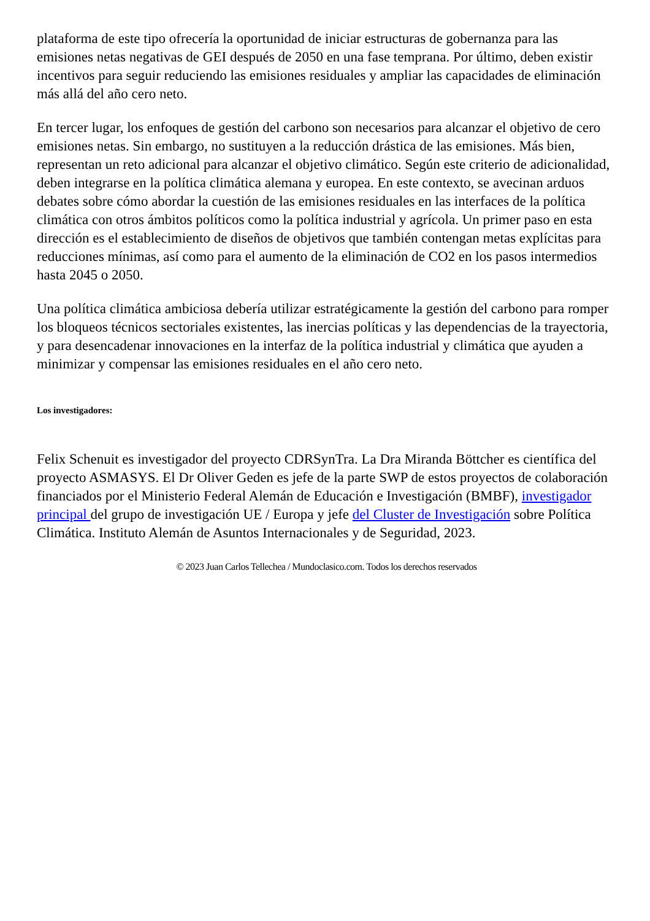plataforma de este tipo ofrecería la oportunidad de iniciar estructuras de gobernanza para las emisiones netas negativas de GEI después de 2050 en una fase temprana. Por último, deben existir incentivos para seguir reduciendo las emisiones residuales y ampliar las capacidades de eliminación más allá del año cero neto.
En tercer lugar, los enfoques de gestión del carbono son necesarios para alcanzar el objetivo de cero emisiones netas. Sin embargo, no sustituyen a la reducción drástica de las emisiones. Más bien, representan un reto adicional para alcanzar el objetivo climático. Según este criterio de adicionalidad, deben integrarse en la política climática alemana y europea. En este contexto, se avecinan arduos debates sobre cómo abordar la cuestión de las emisiones residuales en las interfaces de la política climática con otros ámbitos políticos como la política industrial y agrícola. Un primer paso en esta dirección es el establecimiento de diseños de objetivos que también contengan metas explícitas para reducciones mínimas, así como para el aumento de la eliminación de CO2 en los pasos intermedios hasta 2045 o 2050.
Una política climática ambiciosa debería utilizar estratégicamente la gestión del carbono para romper los bloqueos técnicos sectoriales existentes, las inercias políticas y las dependencias de la trayectoria, y para desencadenar innovaciones en la interfaz de la política industrial y climática que ayuden a minimizar y compensar las emisiones residuales en el año cero neto.
Los investigadores:
Felix Schenuit es investigador del proyecto CDRSynTra. La Dra Miranda Böttcher es científica del proyecto ASMASYS. El Dr Oliver Geden es jefe de la parte SWP de estos proyectos de colaboración financiados por el Ministerio Federal Alemán de Educación e Investigación (BMBF), investigador principal del grupo de investigación UE / Europa y jefe del Cluster de Investigación sobre Política Climática. Instituto Alemán de Asuntos Internacionales y de Seguridad, 2023.
© 2023 Juan Carlos Tellechea / Mundoclasico.com. Todos los derechos reservados